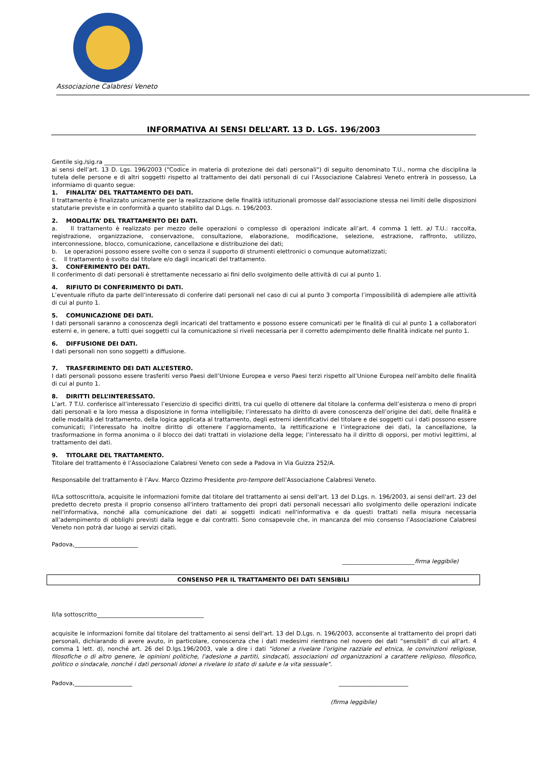Associazione Calabresi Veneto
INFORMATIVA AI SENSI DELL’ART. 13 D. LGS. 196/2003
Gentile sig./sig.ra ____________________________
ai sensi dell’art. 13 D. Lgs. 196/2003 ("Codice in materia di protezione dei dati personali") di seguito denominato T.U., norma che disciplina la tutela delle persone e di altri soggetti rispetto al trattamento dei dati personali di cui l’Associazione Calabresi Veneto entrerà in possesso, La informiamo di quanto segue:
1. FINALITA’ DEL TRATTAMENTO DEI DATI.
Il trattamento è finalizzato unicamente per la realizzazione delle finalità istituzionali promosse dall’associazione stessa nei limiti delle disposizioni statutarie previste e in conformità a quanto stabilito dal D.Lgs. n. 196/2003.
2. MODALITA’ DEL TRATTAMENTO DEI DATI.
a. Il trattamento è realizzato per mezzo delle operazioni o complesso di operazioni indicate all’art. 4 comma 1 lett. a) T.U.: raccolta, registrazione, organizzazione, conservazione, consultazione, elaborazione, modificazione, selezione, estrazione, raffronto, utilizzo, interconnessione, blocco, comunicazione, cancellazione e distribuzione dei dati;
b. Le operazioni possono essere svolte con o senza il supporto di strumenti elettronici o comunque automatizzati;
c. Il trattamento è svolto dal titolare e/o dagli incaricati del trattamento.
3. CONFERIMENTO DEI DATI.
Il conferimento di dati personali è strettamente necessario ai fini dello svolgimento delle attività di cui al punto 1.
4. RIFIUTO DI CONFERIMENTO DI DATI.
L’eventuale rifiuto da parte dell’interessato di conferire dati personali nel caso di cui al punto 3 comporta l’impossibilità di adempiere alle attività di cui al punto 1.
5. COMUNICAZIONE DEI DATI.
I dati personali saranno a conoscenza degli incaricati del trattamento e possono essere comunicati per le finalità di cui al punto 1 a collaboratori esterni e, in genere, a tutti quei soggetti cui la comunicazione si riveli necessaria per il corretto adempimento delle finalità indicate nel punto 1.
6. DIFFUSIONE DEI DATI.
I dati personali non sono soggetti a diffusione.
7. TRASFERIMENTO DEI DATI ALL’ESTERO.
I dati personali possono essere trasferiti verso Paesi dell’Unione Europea e verso Paesi terzi rispetto all’Unione Europea nell’ambito delle finalità di cui al punto 1.
8. DIRITTI DELL’INTERESSATO.
L’art. 7 T.U. conferisce all’interessato l’esercizio di specifici diritti, tra cui quello di ottenere dal titolare la conferma dell’esistenza o meno di propri dati personali e la loro messa a disposizione in forma intelligibile; l’interessato ha diritto di avere conoscenza dell’origine dei dati, delle finalità e delle modalità del trattamento, della logica applicata al trattamento, degli estremi identificativi del titolare e dei soggetti cui i dati possono essere comunicati; l’interessato ha inoltre diritto di ottenere l’aggiornamento, la rettificazione e l’integrazione dei dati, la cancellazione, la trasformazione in forma anonima o il blocco dei dati trattati in violazione della legge; l’interessato ha il diritto di opporsi, per motivi legittimi, al trattamento dei dati.
9. TITOLARE DEL TRATTAMENTO.
Titolare del trattamento è l’Associazione Calabresi Veneto con sede a Padova in Via Guizza 252/A.
Responsabile del trattamento è l’Avv. Marco Ozzimo Presidente pro-tempore dell’Associazione Calabresi Veneto.
Il/La sottoscritto/a, acquisite le informazioni fornite dal titolare del trattamento ai sensi dell'art. 13 del D.Lgs. n. 196/2003, ai sensi dell'art. 23 del predetto decreto presta il proprio consenso all'intero trattamento dei propri dati personali necessari allo svolgimento delle operazioni indicate nell'informativa, nonché alla comunicazione dei dati ai soggetti indicati nell'informativa e da questi trattati nella misura necessaria all’adempimento di obblighi previsti dalla legge e dai contratti. Sono consapevole che, in mancanza del mio consenso l’Associazione Calabresi Veneto non potrà dar luogo ai servizi citati.
Padova,______________________
_________________________firma leggibile)
CONSENSO PER IL TRATTAMENTO DEI DATI SENSIBILI
Il/la sottoscritto_____________________________________
acquisite le informazioni fornite dal titolare del trattamento ai sensi dell'art. 13 del D.Lgs. n. 196/2003, acconsente al trattamento dei propri dati personali, dichiarando di avere avuto, in particolare, conoscenza che i dati medesimi rientrano nel novero dei dati “sensibili” di cui all'art. 4 comma 1 lett. d), nonché art. 26 del D.lgs.196/2003, vale a dire i dati "idonei a rivelare l'origine razziale ed etnica, le convinzioni religiose, filosofiche o di altro genere, le opinioni politiche, l'adesione a partiti, sindacati, associazioni od organizzazioni a carattere religioso, filosofico, politico o sindacale, nonché i dati personali idonei a rivelare lo stato di salute e la vita sessuale".
Padova,____________________ ________________________
(firma leggibile)